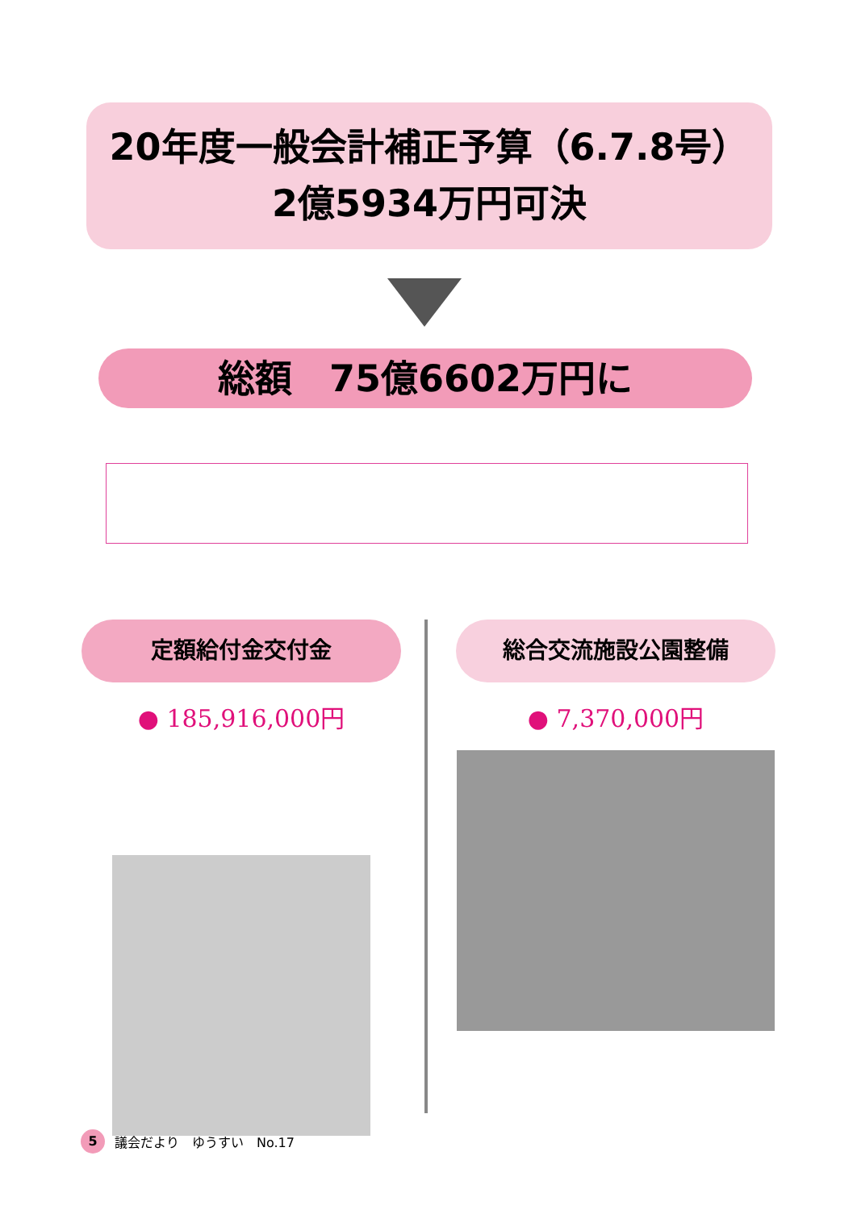20年度一般会計補正予算（6.7.8号）
2億5934万円可決
総額　75億6602万円に
定額給付金交付金
● 185,916,000円
総合交流施設公園整備
● 7,370,000円
5 議会だより　ゆうすい　No.17